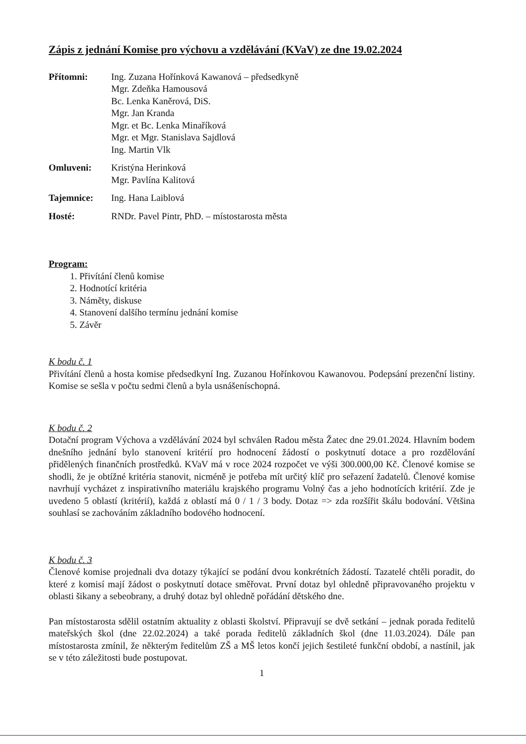Zápis z jednání Komise pro výchovu a vzdělávání (KVaV) ze dne 19.02.2024
| Přítomni: | Ing. Zuzana Hořínková Kawanová – předsedkyně Mgr. Zdeňka Hamousová Bc. Lenka Kaněrová, DiS. Mgr. Jan Kranda Mgr. et Bc. Lenka Minaříková Mgr. et Mgr. Stanislava Sajdlová Ing. Martin Vlk |
| Omluveni: | Kristýna Herinková Mgr. Pavlína Kalitová |
| Tajemnice: | Ing. Hana Laiblová |
| Hosté: | RNDr. Pavel Pintr, PhD. – místostarosta města |
Program:
1. Přivítání členů komise
2. Hodnotící kritéria
3. Náměty, diskuse
4. Stanovení dalšího termínu jednání komise
5. Závěr
K bodu č. 1
Přivítání členů a hosta komise předsedkyní Ing. Zuzanou Hořínkovou Kawanovou. Podepsání prezenční listiny. Komise se sešla v počtu sedmi členů a byla usnášeníschopná.
K bodu č. 2
Dotační program Výchova a vzdělávání 2024 byl schválen Radou města Žatec dne 29.01.2024. Hlavním bodem dnešního jednání bylo stanovení kritérií pro hodnocení žádostí o poskytnutí dotace a pro rozdělování přidělených finančních prostředků. KVaV má v roce 2024 rozpočet ve výši 300.000,00 Kč. Členové komise se shodli, že je obtížné kritéria stanovit, nicméně je potřeba mít určitý klíč pro seřazení žadatelů. Členové komise navrhují vycházet z inspirativního materiálu krajského programu Volný čas a jeho hodnotících kritérií. Zde je uvedeno 5 oblastí (kritérií), každá z oblastí má 0 / 1 / 3 body. Dotaz => zda rozšířit škálu bodování. Většina souhlasí se zachováním základního bodového hodnocení.
K bodu č. 3
Členové komise projednali dva dotazy týkající se podání dvou konkrétních žádostí. Tazatelé chtěli poradit, do které z komisí mají žádost o poskytnutí dotace směřovat. První dotaz byl ohledně připravovaného projektu v oblasti šikany a sebeobrany, a druhý dotaz byl ohledně pořádání dětského dne.
Pan místostarosta sdělil ostatním aktuality z oblasti školství. Připravují se dvě setkání – jednak porada ředitelů mateřských škol (dne 22.02.2024) a také porada ředitelů základních škol (dne 11.03.2024). Dále pan místostarosta zmínil, že některým ředitelům ZŠ a MŠ letos končí jejich šestileté funkční období, a nastínil, jak se v této záležitosti bude postupovat.
1